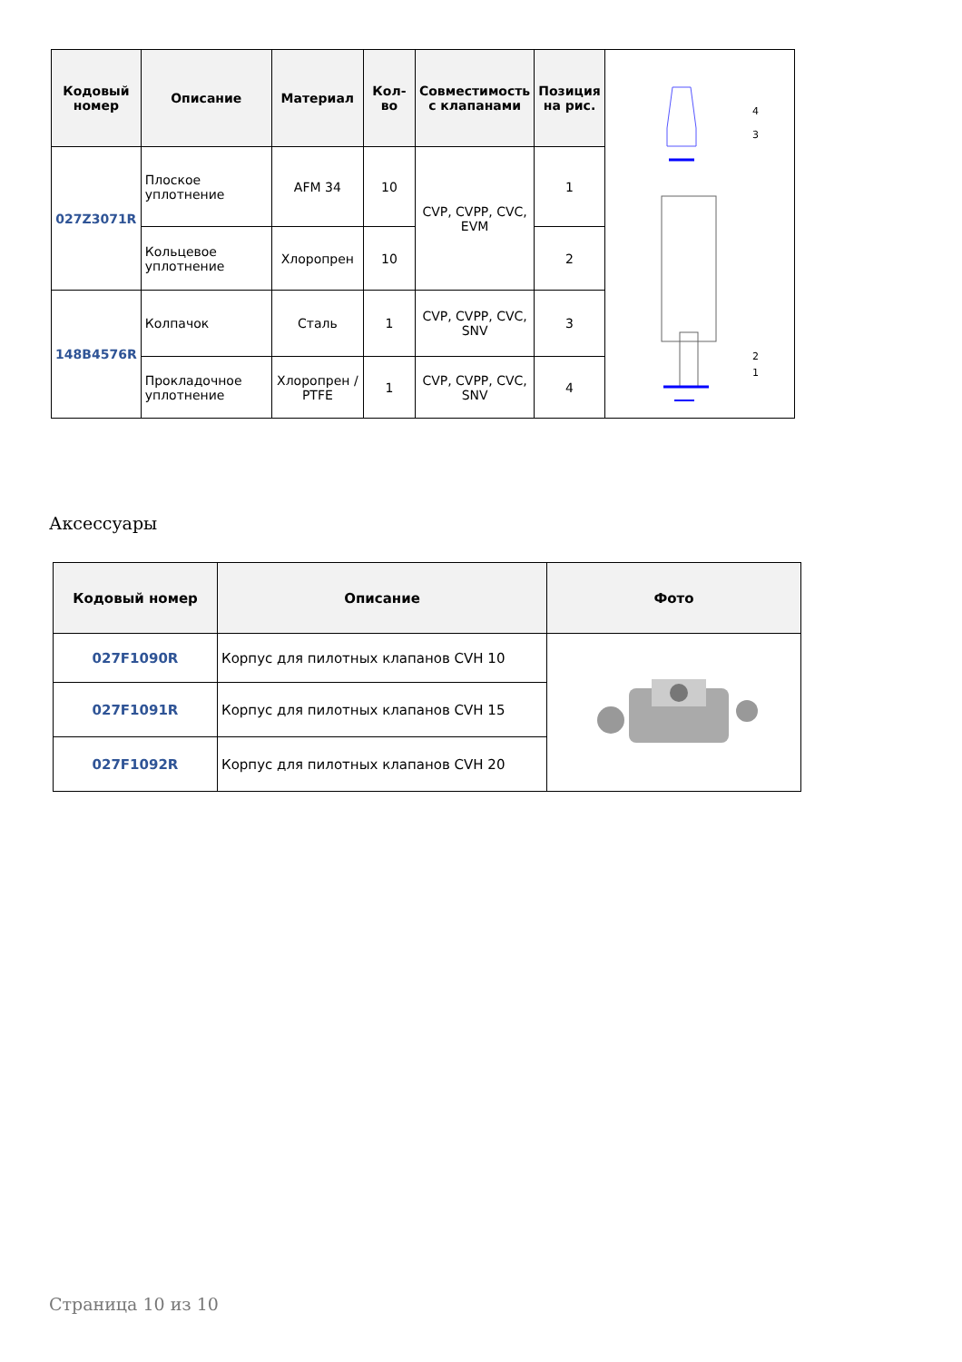| Кодовый номер | Описание | Материал | Кол-во | Совместимость с клапанами | Позиция на рис. | 4 3 2 1 |
| 027Z3071R | Плоское уплотнение | AFM 34 | 10 | CVP, CVPP, CVC, EVM | 1 | |
| | Кольцевое уплотнение | Хлоропрен | 10 | | 2 | |
| 148B4576R | Колпачок | Сталь | 1 | CVP, CVPP, CVC, SNV | 3 | |
| | Прокладочное уплотнение | Хлоропрен / PTFE | 1 | CVP, CVPP, CVC, SNV | 4 | |
Аксессуары
| Кодовый номер | Описание | Фото |
| --- | --- | --- |
| 027F1090R | Корпус для пилотных клапанов CVH 10 | |
| 027F1091R | Корпус для пилотных клапанов CVH 15 | |
| 027F1092R | Корпус для пилотных клапанов CVH 20 | |
Страница 10 из 10